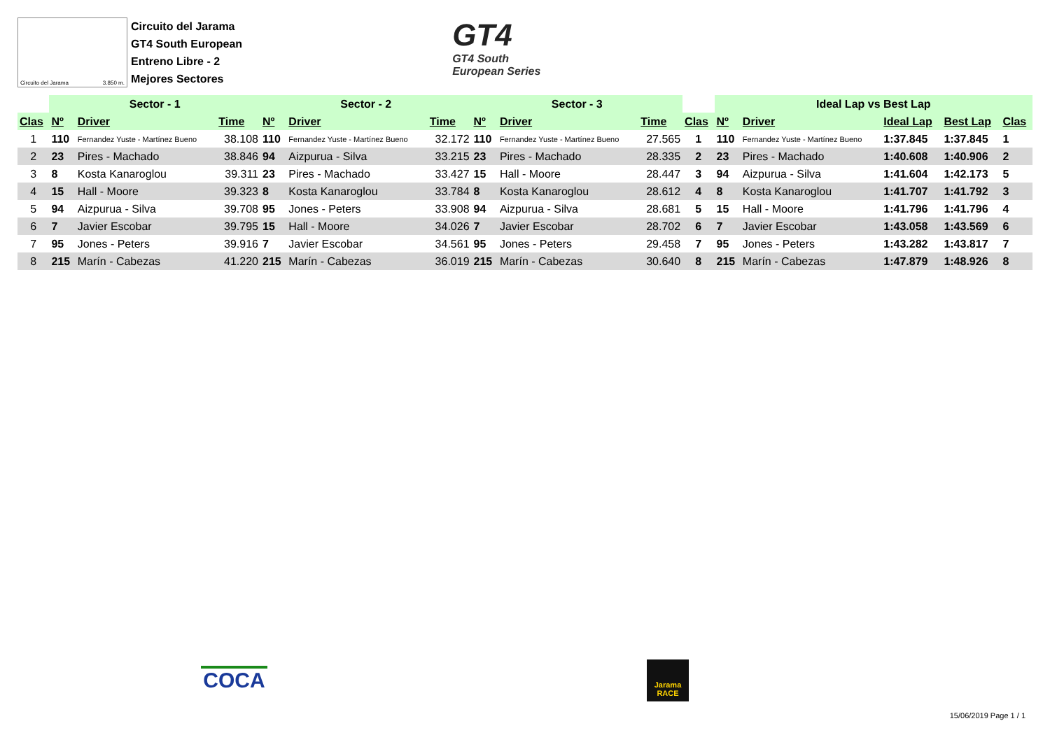Circuito del Jarama 3.850 m.
Circuito del Jarama
GT4 South European
Entreno Libre - 2
Mejores Sectores
GT4
GT4 South
European Series
| | Sector - 1 | | | Sector - 2 | | | Sector - 3 | | | | Ideal Lap vs Best Lap | | | | |
| --- | --- | --- | --- | --- | --- | --- | --- | --- | --- | --- | --- | --- | --- | --- | --- |
| Clas | Nº | Driver | Time | Nº | Driver | Time | Nº | Driver | Time | Clas | Nº | Driver | Ideal Lap | Best Lap | Clas |
| 1 | 110 | Fernandez Yuste - Martínez Bueno | 38.108 | 110 | Fernandez Yuste - Martínez Bueno | 32.172 | 110 | Fernandez Yuste - Martínez Bueno | 27.565 | 1 | 110 | Fernandez Yuste - Martínez Bueno | 1:37.845 | 1:37.845 | 1 |
| 2 | 23 | Pires - Machado | 38.846 | 94 | Aizpurua - Silva | 33.215 | 23 | Pires - Machado | 28.335 | 2 | 23 | Pires - Machado | 1:40.608 | 1:40.906 | 2 |
| 3 | 8 | Kosta Kanaroglou | 39.311 | 23 | Pires - Machado | 33.427 | 15 | Hall - Moore | 28.447 | 3 | 94 | Aizpurua - Silva | 1:41.604 | 1:42.173 | 5 |
| 4 | 15 | Hall - Moore | 39.323 | 8 | Kosta Kanaroglou | 33.784 | 8 | Kosta Kanaroglou | 28.612 | 4 | 8 | Kosta Kanaroglou | 1:41.707 | 1:41.792 | 3 |
| 5 | 94 | Aizpurua - Silva | 39.708 | 95 | Jones - Peters | 33.908 | 94 | Aizpurua - Silva | 28.681 | 5 | 15 | Hall - Moore | 1:41.796 | 1:41.796 | 4 |
| 6 | 7 | Javier Escobar | 39.795 | 15 | Hall - Moore | 34.026 | 7 | Javier Escobar | 28.702 | 6 | 7 | Javier Escobar | 1:43.058 | 1:43.569 | 6 |
| 7 | 95 | Jones - Peters | 39.916 | 7 | Javier Escobar | 34.561 | 95 | Jones - Peters | 29.458 | 7 | 95 | Jones - Peters | 1:43.282 | 1:43.817 | 7 |
| 8 | 215 | Marín - Cabezas | 41.220 | 215 | Marín - Cabezas | 36.019 | 215 | Marín - Cabezas | 30.640 | 8 | 215 | Marín - Cabezas | 1:47.879 | 1:48.926 | 8 |
COCA
Jarama
RACE
15/06/2019 Page 1 / 1